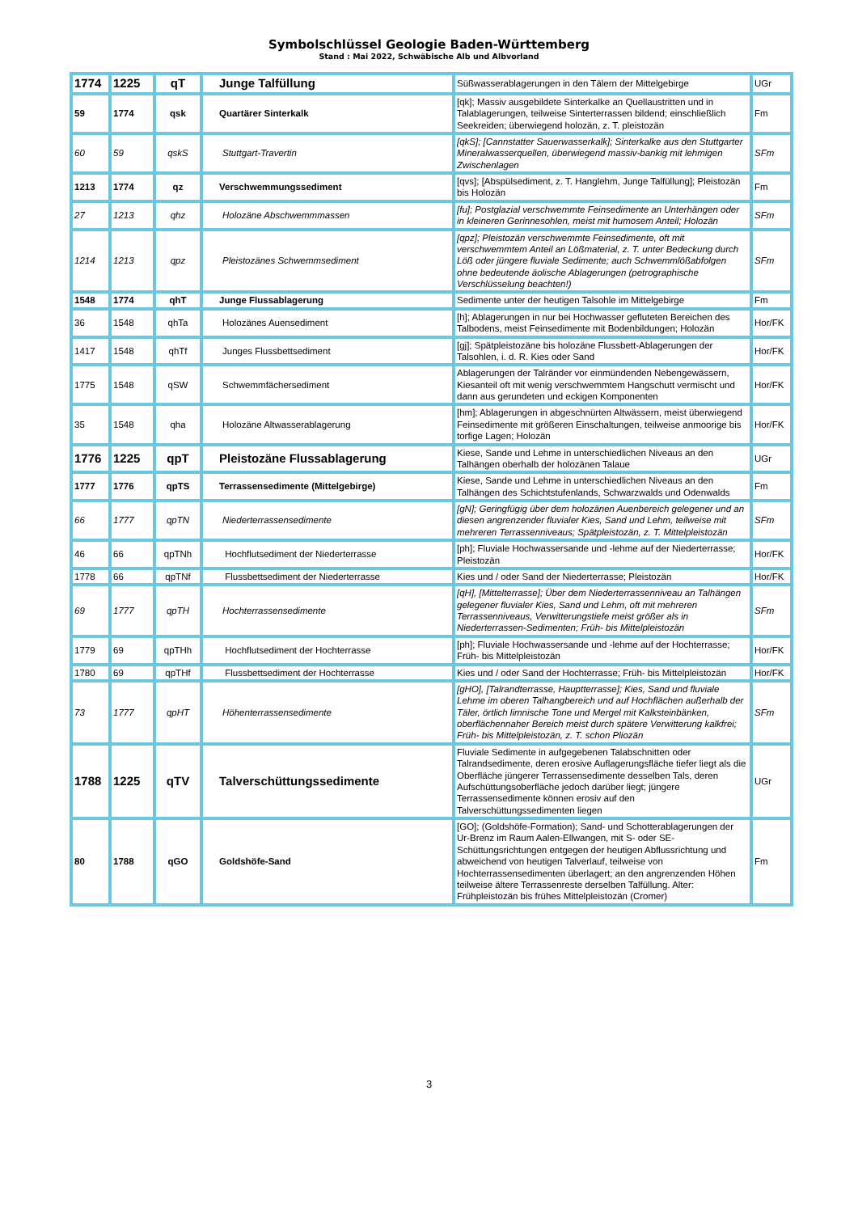Symbolschlüssel Geologie Baden-Württemberg
Stand : Mai 2022, Schwäbische Alb und Albvorland
| 1774 | 1225 | qT | Junge Talfüllung | Süßwasserablagerungen in den Tälern der Mittelgebirge | UGr |
| 59 | 1774 | qsk | Quartärer Sinterkalk | [qk]; Massiv ausgebildete Sinterkalke an Quellaustritten und in Talablagerungen, teilweise Sinterterrassen bildend; einschließlich Seekreiden; überwiegend holozän, z. T. pleistozän | Fm |
| 60 | 59 | qskS | Stuttgart-Travertin | [qkS]; [Cannstatter Sauerwasserkalk]; Sinterkalke aus den Stuttgarter Mineralwasserquellen, überwiegend massiv-bankig mit lehmigen Zwischenlagen | SFm |
| 1213 | 1774 | qz | Verschwemmungssediment | [qvs]; [Abspülsediment, z. T. Hanglehm, Junge Talfüllung]; Pleistozän bis Holozän | Fm |
| 27 | 1213 | qhz | Holozäne Abschwemmmassen | [fu]; Postglazial verschwemmte Feinsedimente an Unterhängen oder in kleineren Gerinnesohlen, meist mit humosem Anteil; Holozän | SFm |
| 1214 | 1213 | qpz | Pleistozänes Schwemmsediment | [qpz]; Pleistozän verschwemmte Feinsedimente, oft mit verschwemmtem Anteil an Lößmaterial, z. T. unter Bedeckung durch Löß oder jüngere fluviale Sedimente; auch Schwemmlößabfolgen ohne bedeutende äolische Ablagerungen (petrographische Verschlüsselung beachten!) | SFm |
| 1548 | 1774 | qhT | Junge Flussablagerung | Sedimente unter der heutigen Talsohle im Mittelgebirge | Fm |
| 36 | 1548 | qhTa | Holozänes Auensediment | [h]; Ablagerungen in nur bei Hochwasser gefluteten Bereichen des Talbodens, meist Feinsedimente mit Bodenbildungen; Holozän | Hor/FK |
| 1417 | 1548 | qhTf | Junges Flussbettsediment | [gj]; Spätpleistozäne bis holozäne Flussbett-Ablagerungen der Talsohlen, i. d. R. Kies oder Sand | Hor/FK |
| 1775 | 1548 | qSW | Schwemmfächersediment | Ablagerungen der Talränder vor einmündenden Nebengewässern, Kiesanteil oft mit wenig verschwemmtem Hangschutt vermischt und dann aus gerundeten und eckigen Komponenten | Hor/FK |
| 35 | 1548 | qha | Holozäne Altwasserablagerung | [hm]; Ablagerungen in abgeschnürten Altwässern, meist überwiegend Feinsedimente mit größeren Einschaltungen, teilweise anmoorige bis torfige Lagen; Holozän | Hor/FK |
| 1776 | 1225 | qpT | Pleistozäne Flussablagerung | Kiese, Sande und Lehme in unterschiedlichen Niveaus an den Talhängen oberhalb der holozänen Talaue | UGr |
| 1777 | 1776 | qpTS | Terrassensedimente (Mittelgebirge) | Kiese, Sande und Lehme in unterschiedlichen Niveaus an den Talhängen des Schichtstufenlands, Schwarzwalds und Odenwalds | Fm |
| 66 | 1777 | qpTN | Niederterrassensedimente | [gN]; Geringfügig über dem holozänen Auenbereich gelegener und an diesen angrenzender fluvialer Kies, Sand und Lehm, teilweise mit mehreren Terrassenniveaus; Spätpleistozän, z. T. Mittelpleistozän | SFm |
| 46 | 66 | qpTNh | Hochflutsediment der Niederterrasse | [ph]; Fluviale Hochwassersande und -lehme auf der Niederterrasse; Pleistozän | Hor/FK |
| 1778 | 66 | qpTNf | Flussbettsediment der Niederterrasse | Kies und / oder Sand der Niederterrasse; Pleistozän | Hor/FK |
| 69 | 1777 | qpTH | Hochterrassensedimente | [qH], [Mittelterrasse]; Über dem Niederterrassenniveau an Talhängen gelegener fluvialer Kies, Sand und Lehm, oft mit mehreren Terrassenniveaus, Verwitterungstiefe meist größer als in Niederterrassen-Sedimenten; Früh- bis Mittelpleistozän | SFm |
| 1779 | 69 | qpTHh | Hochflutsediment der Hochterrasse | [ph]; Fluviale Hochwassersande und -lehme auf der Hochterrasse; Früh- bis Mittelpleistozän | Hor/FK |
| 1780 | 69 | qpTHf | Flussbettsediment der Hochterrasse | Kies und / oder Sand der Hochterrasse; Früh- bis Mittelpleistozän | Hor/FK |
| 73 | 1777 | qpHT | Höhenterrassensedimente | [gHO], [Talrandterrasse, Hauptterrasse]; Kies, Sand und fluviale Lehme im oberen Talhangbereich und auf Hochflächen außerhalb der Täler, örtlich limnische Tone und Mergel mit Kalksteinbänken, oberflächennaher Bereich meist durch spätere Verwitterung kalkfrei; Früh- bis Mittelpleistozän, z. T. schon Pliozän | SFm |
| 1788 | 1225 | qTV | Talverschüttungssedimente | Fluviale Sedimente in aufgegebenen Talabschnitten oder Talrandsedimente, deren erosive Auflagerungsfläche tiefer liegt als die Oberfläche jüngerer Terrassensedimente desselben Tals, deren Aufschüttungsoberfläche jedoch darüber liegt; jüngere Terrassensedimente können erosiv auf den Talverschüttungssedimenten liegen | UGr |
| 80 | 1788 | qGO | Goldshöfe-Sand | [GO]; (Goldshöfe-Formation); Sand- und Schotterablagerungen der Ur-Brenz im Raum Aalen-Ellwangen, mit S- oder SE-Schüttungsrichtungen entgegen der heutigen Abflussrichtung und abweichend von heutigen Talverlauf, teilweise von Hochterrassensedimenten überlagert; an den angrenzenden Höhen teilweise ältere Terrassenreste derselben Talfüllung. Alter: Frühpleistozän bis frühes Mittelpleistozän (Cromer) | Fm |
3